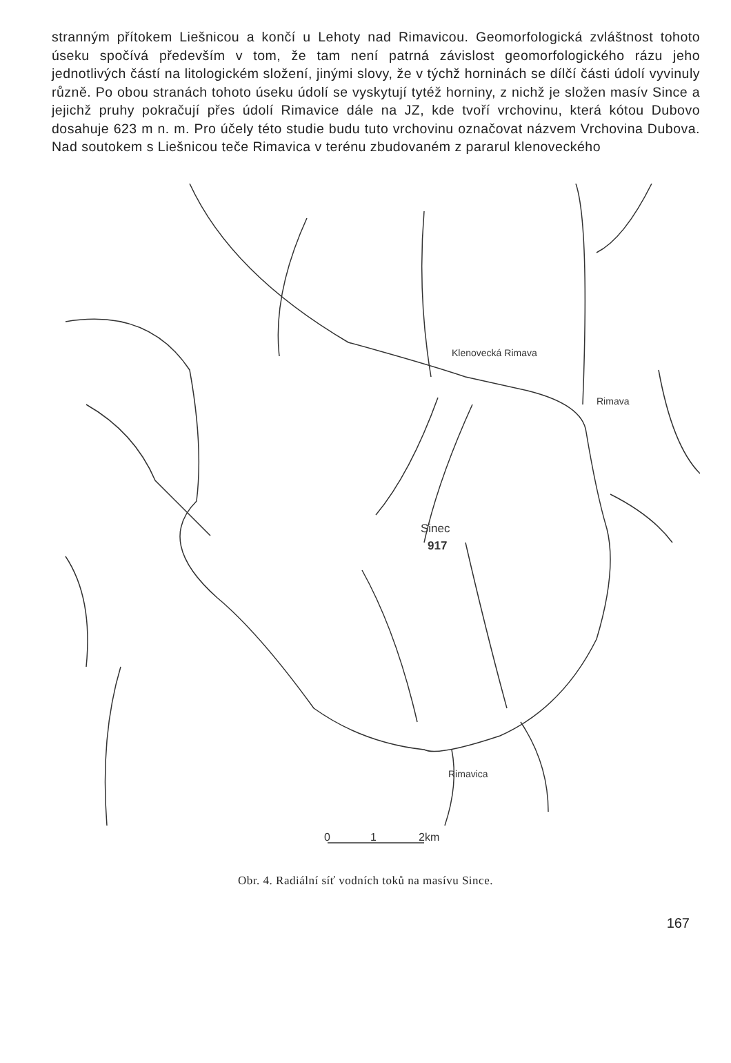stranným přítokem Liešnicou a končí u Lehoty nad Rimavicou. Geomorfologická zvláštnost tohoto úseku spočívá především v tom, že tam není patrná závislost geomorfologického rázu jeho jednotlivých částí na litologickém složení, jinými slovy, že v týchž horninách se dílčí části údolí vyvinuly různě. Po obou stranách tohoto úseku údolí se vyskytují tytéž horniny, z nichž je složen masív Since a jejichž pruhy pokračují přes údolí Rimavice dále na JZ, kde tvoří vrchovinu, která kótou Dubovo dosahuje 623 m n. m. Pro účely této studie budu tuto vrchovinu označovat názvem Vrchovina Dubova. Nad soutokem s Liešnicou teče Rimavica v terénu zbudovaném z pararul klenoveckého
Klenovecká Rimava
Rimava
Sinec
917
Rimavica
0
1
2km
Obr. 4. Radiální síť vodních toků na masívu Since.
167